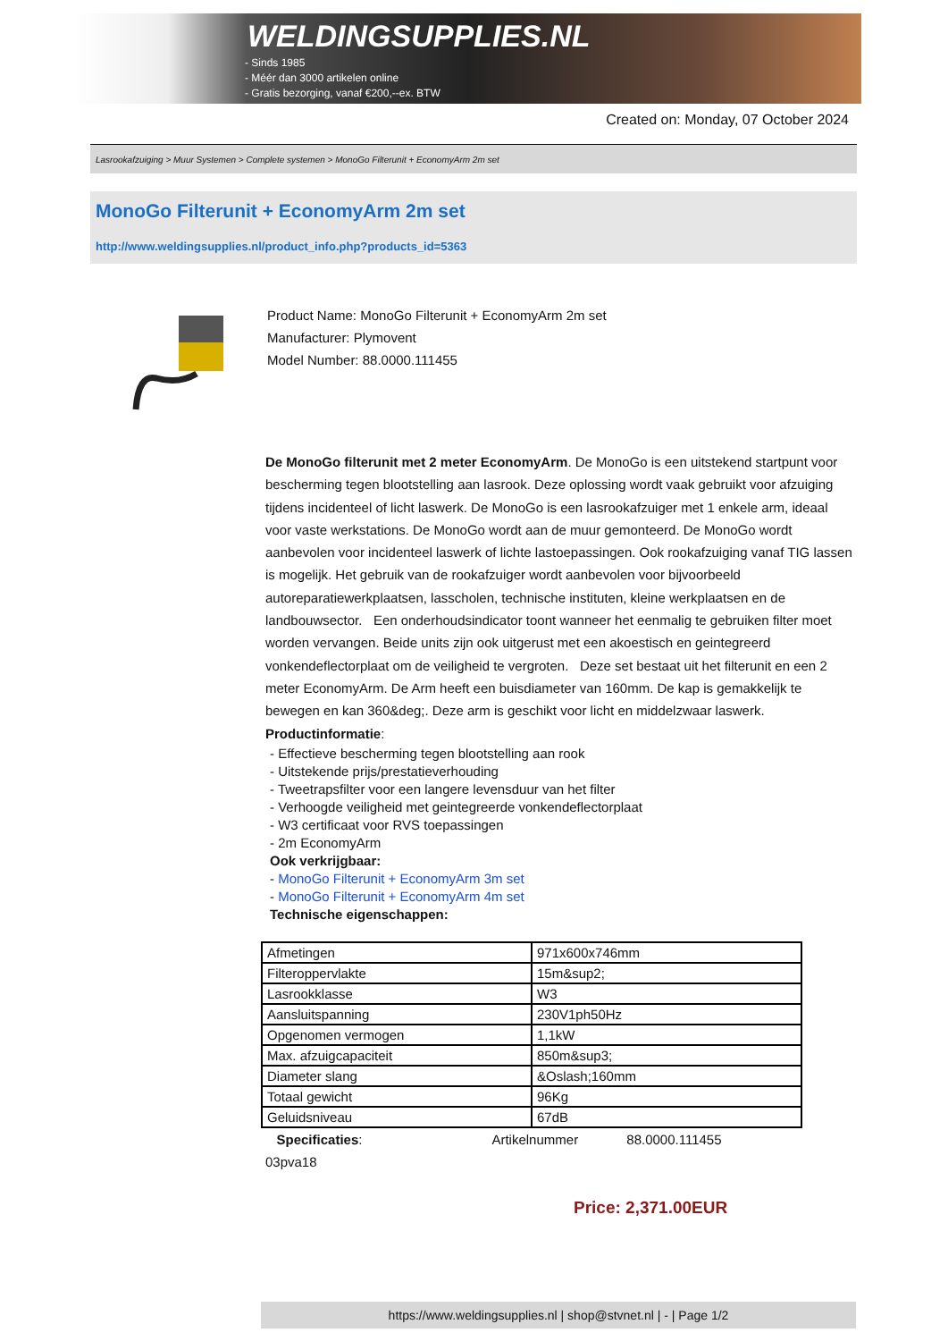WELDINGSUPPLIES.NL
- Sinds 1985
- Méér dan 3000 artikelen online
- Gratis bezorging, vanaf €200,--ex. BTW
Created on: Monday, 07 October 2024
Lasrookafzuiging > Muur Systemen > Complete systemen > MonoGo Filterunit + EconomyArm 2m set
MonoGo Filterunit + EconomyArm 2m set
http://www.weldingsupplies.nl/product_info.php?products_id=5363
Product Name: MonoGo Filterunit + EconomyArm 2m set
Manufacturer: Plymovent
Model Number: 88.0000.111455
De MonoGo filterunit met 2 meter EconomyArm. De MonoGo is een uitstekend startpunt voor bescherming tegen blootstelling aan lasrook. Deze oplossing wordt vaak gebruikt voor afzuiging tijdens incidenteel of licht laswerk. De MonoGo is een lasrookafzuiger met 1 enkele arm, ideaal voor vaste werkstations. De MonoGo wordt aan de muur gemonteerd. De MonoGo wordt aanbevolen voor incidenteel laswerk of lichte lastoepassingen. Ook rookafzuiging vanaf TIG lassen is mogelijk. Het gebruik van de rookafzuiger wordt aanbevolen voor bijvoorbeeld autoreparatiewerkplaatsen, lasscholen, technische instituten, kleine werkplaatsen en de landbouwsector. Een onderhoudsindicator toont wanneer het eenmalig te gebruiken filter moet worden vervangen. Beide units zijn ook uitgerust met een akoestisch en geintegreerd vonkendeflectorplaat om de veiligheid te vergroten. Deze set bestaat uit het filterunit en een 2 meter EconomyArm. De Arm heeft een buisdiameter van 160mm. De kap is gemakkelijk te bewegen en kan 360&deg;. Deze arm is geschikt voor licht en middelzwaar laswerk. Productinformatie:
- Effectieve bescherming tegen blootstelling aan rook
- Uitstekende prijs/prestatieverhouding
- Tweetrapsfilter voor een langere levensduur van het filter
- Verhoogde veiligheid met geintegreerde vonkendeflectorplaat
- W3 certificaat voor RVS toepassingen
- 2m EconomyArm
Ook verkrijgbaar:
- MonoGo Filterunit + EconomyArm 3m set
- MonoGo Filterunit + EconomyArm 4m set
Technische eigenschappen:
| Afmetingen | 971x600x746mm |
| Filteroppervlakte | 15m&sup2; |
| Lasrookklasse | W3 |
| Aansluitspanning | 230V1ph50Hz |
| Opgenomen vermogen | 1,1kW |
| Max. afzuigcapaciteit | 850m&sup3; |
| Diameter slang | &Oslash;160mm |
| Totaal gewicht | 96Kg |
| Geluidsniveau | 67dB |
Specificaties: Artikelnummer 88.0000.111455
03pva18
Price: 2,371.00EUR
https://www.weldingsupplies.nl | shop@stvnet.nl | - | Page 1/2